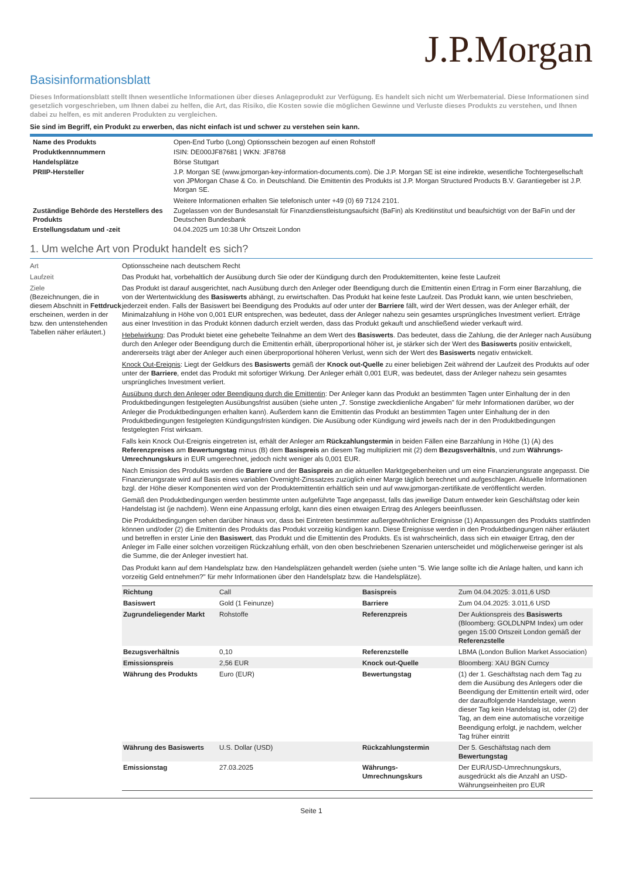J.P.Morgan
Basisinformationsblatt
Dieses Informationsblatt stellt Ihnen wesentliche Informationen über dieses Anlageprodukt zur Verfügung. Es handelt sich nicht um Werbematerial. Diese Informationen sind gesetzlich vorgeschrieben, um Ihnen dabei zu helfen, die Art, das Risiko, die Kosten sowie die möglichen Gewinne und Verluste dieses Produkts zu verstehen, und Ihnen dabei zu helfen, es mit anderen Produkten zu vergleichen.
Sie sind im Begriff, ein Produkt zu erwerben, das nicht einfach ist und schwer zu verstehen sein kann.
| Name des Produkts | Open-End Turbo (Long) Optionsschein bezogen auf einen Rohstoff |
| Produktkennnummern | ISIN: DE000JF87681 / WKN: JF8768 |
| Handelsplätze | Börse Stuttgart |
| PRIIP-Hersteller | J.P. Morgan SE (www.jpmorgan-key-information-documents.com). Die J.P. Morgan SE ist eine indirekte, wesentliche Tochtergesellschaft von JPMorgan Chase & Co. in Deutschland. Die Emittentin des Produkts ist J.P. Morgan Structured Products B.V. Garantiegeber ist J.P. Morgan SE. Weitere Informationen erhalten Sie telefonisch unter +49 (0) 69 7124 2101. |
| Zuständige Behörde des Herstellers des Produkts | Zugelassen von der Bundesanstalt für Finanzdienstleistungsaufsicht (BaFin) als Kreditinstitut und beaufsichtigt von der BaFin und der Deutschen Bundesbank |
| Erstellungsdatum und -zeit | 04.04.2025 um 10:38 Uhr Ortszeit London |
1. Um welche Art von Produkt handelt es sich?
Art Optionsscheine nach deutschem Recht
Laufzeit Das Produkt hat, vorbehaltlich der Ausübung durch Sie oder der Kündigung durch den Produktemittenten, keine feste Laufzeit
Ziele
(Bezeichnungen, die in diesem Abschnitt in Fettdruck erscheinen, werden in der bzw. den untenstehenden Tabellen näher erläutert.)
Das Produkt ist darauf ausgerichtet, nach Ausübung durch den Anleger oder Beendigung durch die Emittentin einen Ertrag in Form einer Barzahlung, die von der Wertentwicklung des Basiswerts abhängt, zu erwirtschaften. Das Produkt hat keine feste Laufzeit. Das Produkt kann, wie unten beschrieben, jederzeit enden. Falls der Basiswert bei Beendigung des Produkts auf oder unter der Barriere fällt, wird der Wert dessen, was der Anleger erhält, der Minimalzahlung in Höhe von 0,001 EUR entsprechen, was bedeutet, dass der Anleger nahezu sein gesamtes ursprüngliches Investment verliert. Erträge aus einer Investition in das Produkt können dadurch erzielt werden, dass das Produkt gekauft und anschließend wieder verkauft wird.
Hebelwirkung: Das Produkt bietet eine gehebelte Teilnahme an dem Wert des Basiswerts. Das bedeutet, dass die Zahlung, die der Anleger nach Ausübung durch den Anleger oder Beendigung durch die Emittentin erhält, überproportional höher ist, je stärker sich der Wert des Basiswerts positiv entwickelt, andererseits trägt aber der Anleger auch einen überproportional höheren Verlust, wenn sich der Wert des Basiswerts negativ entwickelt.
Knock Out-Ereignis: Liegt der Geldkurs des Basiswerts gemäß der Knock out-Quelle zu einer beliebigen Zeit während der Laufzeit des Produkts auf oder unter der Barriere, endet das Produkt mit sofortiger Wirkung. Der Anleger erhält 0,001 EUR, was bedeutet, dass der Anleger nahezu sein gesamtes ursprüngliches Investment verliert.
Ausübung durch den Anleger oder Beendigung durch die Emittentin: Der Anleger kann das Produkt an bestimmten Tagen unter Einhaltung der in den Produktbedingungen festgelegten Ausübungsfrist ausüben (siehe unten „7. Sonstige zweckdienliche Angaben" für mehr Informationen darüber, wo der Anleger die Produktbedingungen erhalten kann). Außerdem kann die Emittentin das Produkt an bestimmten Tagen unter Einhaltung der in den Produktbedingungen festgelegten Kündigungsfristen kündigen. Die Ausübung oder Kündigung wird jeweils nach der in den Produktbedingungen festgelegten Frist wirksam.
Falls kein Knock Out-Ereignis eingetreten ist, erhält der Anleger am Rückzahlungstermin in beiden Fällen eine Barzahlung in Höhe (1) (A) des Referenzpreises am Bewertungstag minus (B) dem Basispreis an diesem Tag multipliziert mit (2) dem Bezugsverhältnis, und zum Währungs-Umrechnungskurs in EUR umgerechnet, jedoch nicht weniger als 0,001 EUR.
Nach Emission des Produkts werden die Barriere und der Basispreis an die aktuellen Marktgegebenheiten und um eine Finanzierungsrate angepasst. Die Finanzierungsrate wird auf Basis eines variablen Overnight-Zinssatzes zuzüglich einer Marge täglich berechnet und aufgeschlagen. Aktuelle Informationen bzgl. der Höhe dieser Komponenten wird von der Produktemittentin erhältlich sein und auf www.jpmorgan-zertifikate.de veröffentlicht werden.
Gemäß den Produktbedingungen werden bestimmte unten aufgeführte Tage angepasst, falls das jeweilige Datum entweder kein Geschäftstag oder kein Handelstag ist (je nachdem). Wenn eine Anpassung erfolgt, kann dies einen etwaigen Ertrag des Anlegers beeinflussen.
Die Produktbedingungen sehen darüber hinaus vor, dass bei Eintreten bestimmter außergewöhnlicher Ereignisse (1) Anpassungen des Produkts stattfinden können und/oder (2) die Emittentin des Produkts das Produkt vorzeitig kündigen kann. Diese Ereignisse werden in den Produktbedingungen näher erläutert und betreffen in erster Linie den Basiswert, das Produkt und die Emittentin des Produkts. Es ist wahrscheinlich, dass sich ein etwaiger Ertrag, den der Anleger im Falle einer solchen vorzeitigen Rückzahlung erhält, von den oben beschriebenen Szenarien unterscheidet und möglicherweise geringer ist als die Summe, die der Anleger investiert hat.
Das Produkt kann auf dem Handelsplatz bzw. den Handelsplätzen gehandelt werden (siehe unten "5. Wie lange sollte ich die Anlage halten, und kann ich vorzeitig Geld entnehmen?" für mehr Informationen über den Handelsplatz bzw. die Handelsplätze).
| Richtung | Call | Basispreis | Zum 04.04.2025: 3.011,6 USD |
| Basiswert | Gold (1 Feinunze) | Barriere | Zum 04.04.2025: 3.011,6 USD |
| Zugrundeliegender Markt | Rohstoffe | Referenzpreis | Der Auktionspreis des Basiswerts (Bloomberg: GOLDLNPM Index) um oder gegen 15:00 Ortszeit London gemäß der Referenzstelle |
| Bezugsverhältnis | 0,10 | Referenzstelle | LBMA (London Bullion Market Association) |
| Emissionspreis | 2,56 EUR | Knock out-Quelle | Bloomberg: XAU BGN Curncy |
| Währung des Produkts | Euro (EUR) | Bewertungstag | (1) der 1. Geschäftstag nach dem Tag zu dem die Ausübung des Anlegers oder die Beendigung der Emittentin erteilt wird, oder der darauffolgende Handelstage, wenn dieser Tag kein Handelstag ist, oder (2) der Tag, an dem eine automatische vorzeitige Beendigung erfolgt, je nachdem, welcher Tag früher eintritt |
| Währung des Basiswerts | U.S. Dollar (USD) | Rückzahlungstermin | Der 5. Geschäftstag nach dem Bewertungstag |
| Emissionstag | 27.03.2025 | Währungs-Umrechnungskurs | Der EUR/USD-Umrechnungskurs, ausgedrückt als die Anzahl an USD-Währungseinheiten pro EUR |
Seite 1